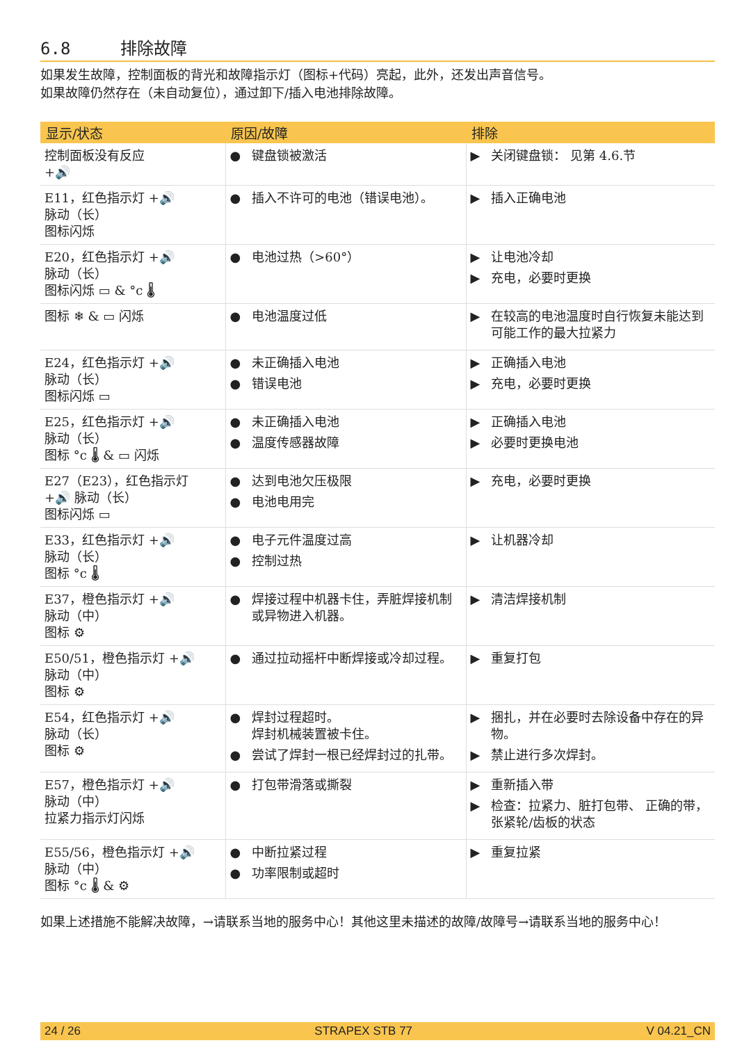6.8 排除故障
如果发生故障，控制面板的背光和故障指示灯（图标+代码）亮起，此外，还发出声音信号。
如果故障仍然存在（未自动复位），通过卸下/插入电池排除故障。
| 显示/状态 | 原因/故障 | 排除 |
| --- | --- | --- |
| 控制面板没有反应 +🔊 | ● 键盘锁被激活 | ▶ 关闭键盘锁： 见第 4.6.节 |
| E11，红色指示灯 +🔊 脉动（长） 图标闪烁 | ● 插入不许可的电池（错误电池）。 | ▶ 插入正确电池 |
| E20，红色指示灯 +🔊 脉动（长） 图标闪烁 ▭ & °c 🌡 | ● 电池过热（>60°） | ▶ 让电池冷却 ▶ 充电，必要时更换 |
| 图标 ❄ & ▭ 闪烁 | ● 电池温度过低 | ▶ 在较高的电池温度时自行恢复未能达到可能工作的最大拉紧力 |
| E24，红色指示灯 +🔊 脉动（长） 图标闪烁 ▭ | ● 未正确插入电池 ● 错误电池 | ▶ 正确插入电池 ▶ 充电，必要时更换 |
| E25，红色指示灯 +🔊 脉动（长） 图标 °c 🌡 & ▭ 闪烁 | ● 未正确插入电池 ● 温度传感器故障 | ▶ 正确插入电池 ▶ 必要时更换电池 |
| E27（E23），红色指示灯 +🔊 脉动（长） 图标闪烁 ▭ | ● 达到电池欠压极限 ● 电池电用完 | ▶ 充电，必要时更换 |
| E33，红色指示灯 +🔊 脉动（长） 图标 °c 🌡 | ● 电子元件温度过高 ● 控制过热 | ▶ 让机器冷却 |
| E37，橙色指示灯 +🔊 脉动（中） 图标 ⚙ | ● 焊接过程中机器卡住，弄脏焊接机制或异物进入机器。 | ▶ 清洁焊接机制 |
| E50/51，橙色指示灯 +🔊 脉动（中） 图标 ⚙ | ● 通过拉动摇杆中断焊接或冷却过程。 | ▶ 重复打包 |
| E54，红色指示灯 +🔊 脉动（长） 图标 ⚙ | ● 焊封过程超时。 焊封机械装置被卡住。 ● 尝试了焊封一根已经焊封过的扎带。 | ▶ 捆扎，并在必要时去除设备中存在的异物。 ▶ 禁止进行多次焊封。 |
| E57，橙色指示灯 +🔊 脉动（中） 拉紧力指示灯闪烁 | ● 打包带滑落或撕裂 | ▶ 重新插入带 ▶ 检查：拉紧力、脏打包带、 正确的带，张紧轮/齿板的状态 |
| E55/56，橙色指示灯 +🔊 脉动（中） 图标 °c 🌡 & ⚙ | ● 中断拉紧过程 ● 功率限制或超时 | ▶ 重复拉紧 |
如果上述措施不能解决故障，→请联系当地的服务中心！其他这里未描述的故障/故障号→请联系当地的服务中心！
24 / 26 STRAPEX STB 77 V 04.21_CN